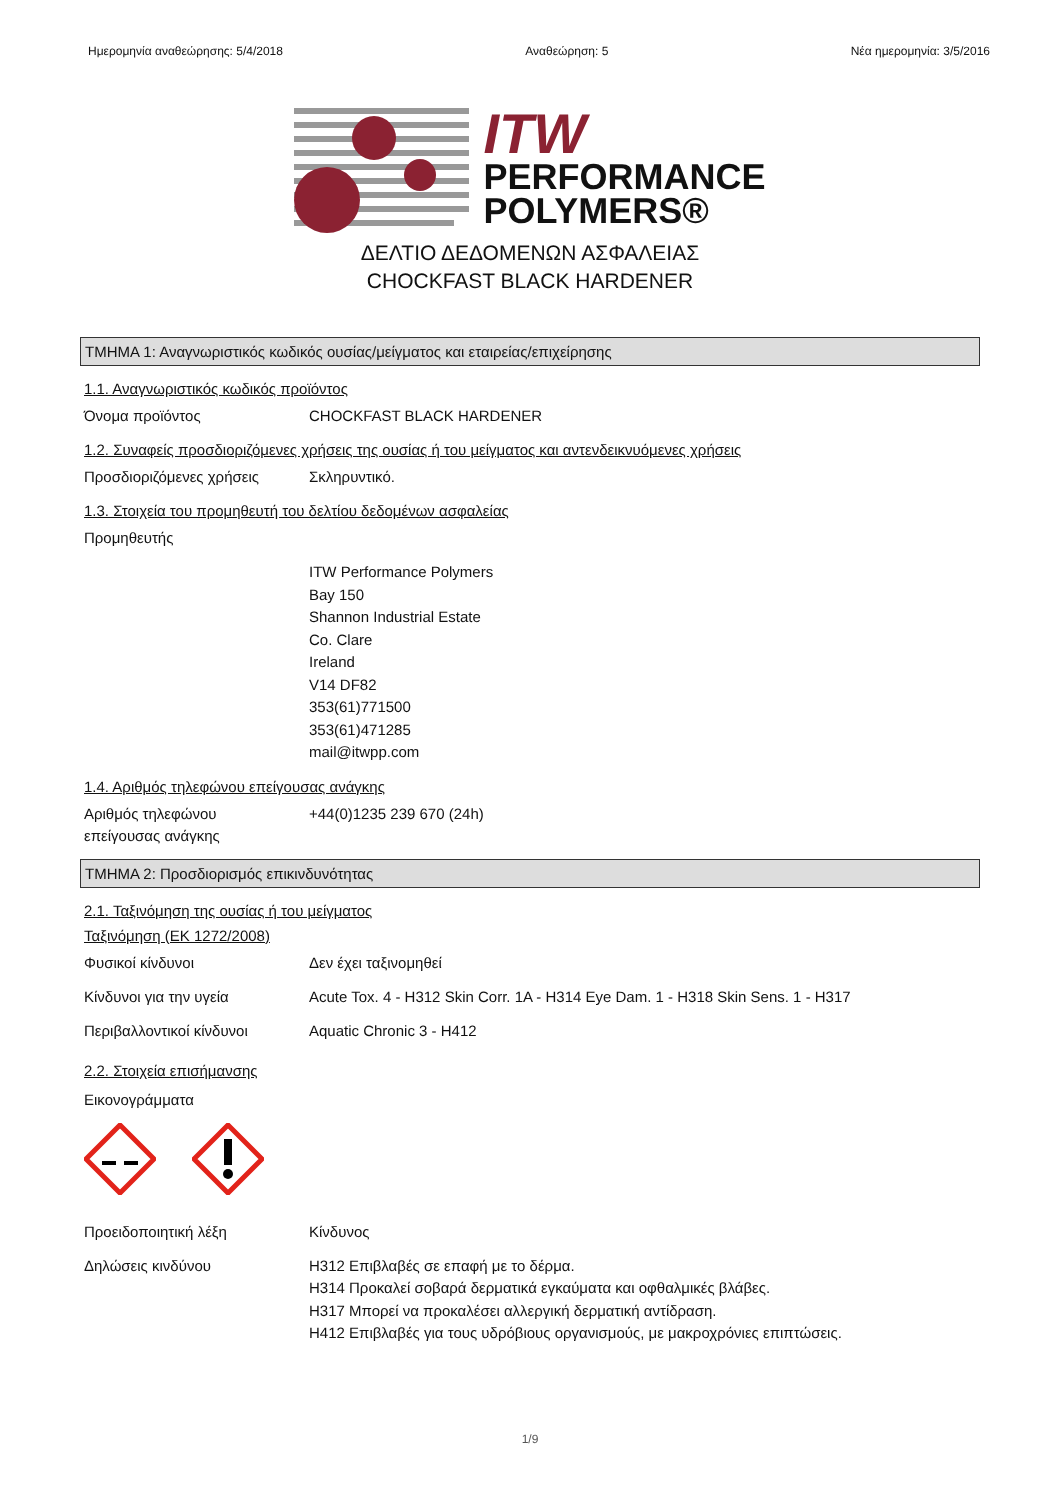Ημερομηνία αναθεώρησης: 5/4/2018 Αναθεώρηση: 5 Νέα ημερομηνία: 3/5/2016
ITW
PERFORMANCE
POLYMERS®
ΔΕΛΤΙΟ ΔΕΔΟΜΕΝΩΝ ΑΣΦΑΛΕΙΑΣ
CHOCKFAST BLACK HARDENER
ΤΜΗΜΑ 1: Αναγνωριστικός κωδικός ουσίας/μείγματος και εταιρείας/επιχείρησης
1.1. Αναγνωριστικός κωδικός προϊόντος
Όνομα προϊόντος CHOCKFAST BLACK HARDENER
1.2. Συναφείς προσδιοριζόμενες χρήσεις της ουσίας ή του μείγματος και αντενδεικνυόμενες χρήσεις
Προσδιοριζόμενες χρήσεις Σκληρυντικό.
1.3. Στοιχεία του προμηθευτή του δελτίου δεδομένων ασφαλείας
Προμηθευτής
ITW Performance Polymers
Bay 150
Shannon Industrial Estate
Co. Clare
Ireland
V14 DF82
353(61)771500
353(61)471285
mail@itwpp.com
1.4. Αριθμός τηλεφώνου επείγουσας ανάγκης
Αριθμός τηλεφώνου
επείγουσας ανάγκης
+44(0)1235 239 670 (24h)
ΤΜΗΜΑ 2: Προσδιορισμός επικινδυνότητας
2.1. Ταξινόμηση της ουσίας ή του μείγματος
Ταξινόμηση (ΕΚ 1272/2008)
Φυσικοί κίνδυνοι Δεν έχει ταξινομηθεί
Κίνδυνοι για την υγεία Acute Tox. 4 - H312 Skin Corr. 1A - H314 Eye Dam. 1 - H318 Skin Sens. 1 - H317
Περιβαλλοντικοί κίνδυνοι Aquatic Chronic 3 - H412
2.2. Στοιχεία επισήμανσης
Εικονογράμματα
Προειδοποιητική λέξη Κίνδυνος
Δηλώσεις κινδύνου
H312 Επιβλαβές σε επαφή με το δέρμα.
H314 Προκαλεί σοβαρά δερματικά εγκαύματα και οφθαλμικές βλάβες.
H317 Μπορεί να προκαλέσει αλλεργική δερματική αντίδραση.
H412 Επιβλαβές για τους υδρόβιους οργανισμούς, με μακροχρόνιες επιπτώσεις.
1/9